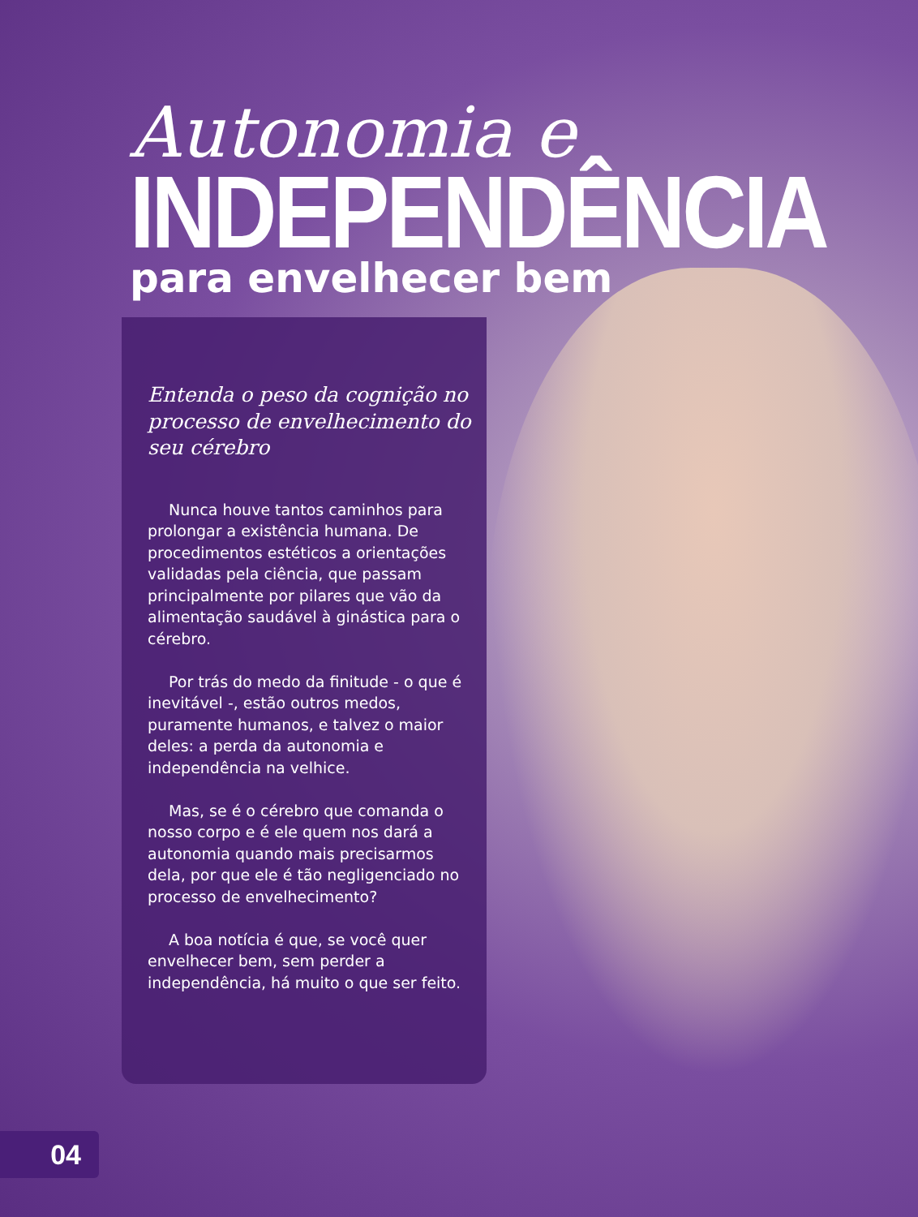Autonomia e
INDEPENDÊNCIA
para envelhecer bem
Entenda o peso da cognição no processo de envelhecimento do seu cérebro
Nunca houve tantos caminhos para prolongar a existência humana. De procedimentos estéticos a orientações validadas pela ciência, que passam principalmente por pilares que vão da alimentação saudável à ginástica para o cérebro.
Por trás do medo da finitude - o que é inevitável -, estão outros medos, puramente humanos, e talvez o maior deles: a perda da autonomia e independência na velhice.
Mas, se é o cérebro que comanda o nosso corpo e é ele quem nos dará a autonomia quando mais precisarmos dela, por que ele é tão negligenciado no processo de envelhecimento?
A boa notícia é que, se você quer envelhecer bem, sem perder a independência, há muito o que ser feito.
04